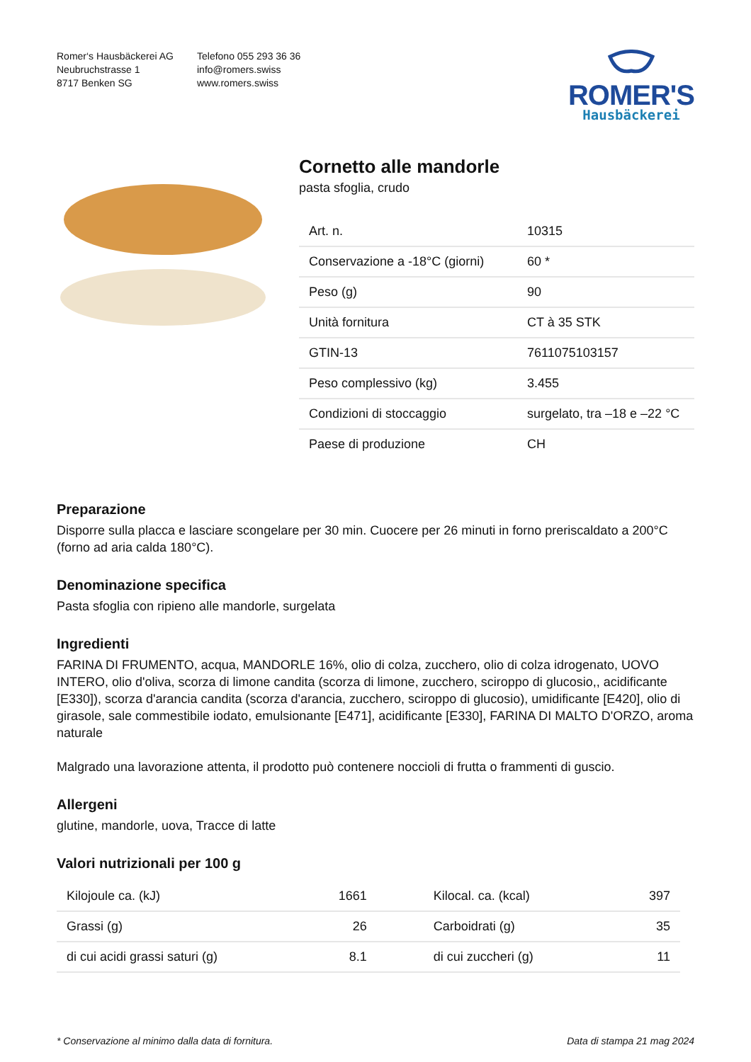Romer‘s Hausbäckerei AG
Neubruchstrasse 1
8717 Benken SG
Telefono 055 293 36 36
info@romers.swiss
www.romers.swiss
ROMER'S
Hausbäckerei
Cornetto alle mandorle
pasta sfoglia, crudo
| Art. n. | 10315 |
| Conservazione a -18°C (giorni) | 60 * |
| Peso (g) | 90 |
| Unità fornitura | CT à 35 STK |
| GTIN-13 | 7611075103157 |
| Peso complessivo (kg) | 3.455 |
| Condizioni di stoccaggio | surgelato, tra –18 e –22 °C |
| Paese di produzione | CH |
Preparazione
Disporre sulla placca e lasciare scongelare per 30 min. Cuocere per 26 minuti in forno preriscaldato a 200°C (forno ad aria calda 180°C).
Denominazione specifica
Pasta sfoglia con ripieno alle mandorle, surgelata
Ingredienti
FARINA DI FRUMENTO, acqua, MANDORLE 16%, olio di colza, zucchero, olio di colza idrogenato, UOVO INTERO, olio d'oliva, scorza di limone candita (scorza di limone, zucchero, sciroppo di glucosio,, acidificante [E330]), scorza d'arancia candita (scorza d'arancia, zucchero, sciroppo di glucosio), umidificante [E420], olio di girasole, sale commestibile iodato, emulsionante [E471], acidificante [E330], FARINA DI MALTO D'ORZO, aroma naturale
Malgrado una lavorazione attenta, il prodotto può contenere noccioli di frutta o frammenti di guscio.
Allergeni
glutine, mandorle, uova, Tracce di latte
Valori nutrizionali per 100 g
| Kilojoule ca. (kJ) | 1661 | Kilocal. ca. (kcal) | 397 |
| Grassi (g) | 26 | Carboidrati (g) | 35 |
| di cui acidi grassi saturi (g) | 8.1 | di cui zuccheri (g) | 11 |
* Conservazione al minimo dalla data di fornitura. Data di stampa 21 mag 2024